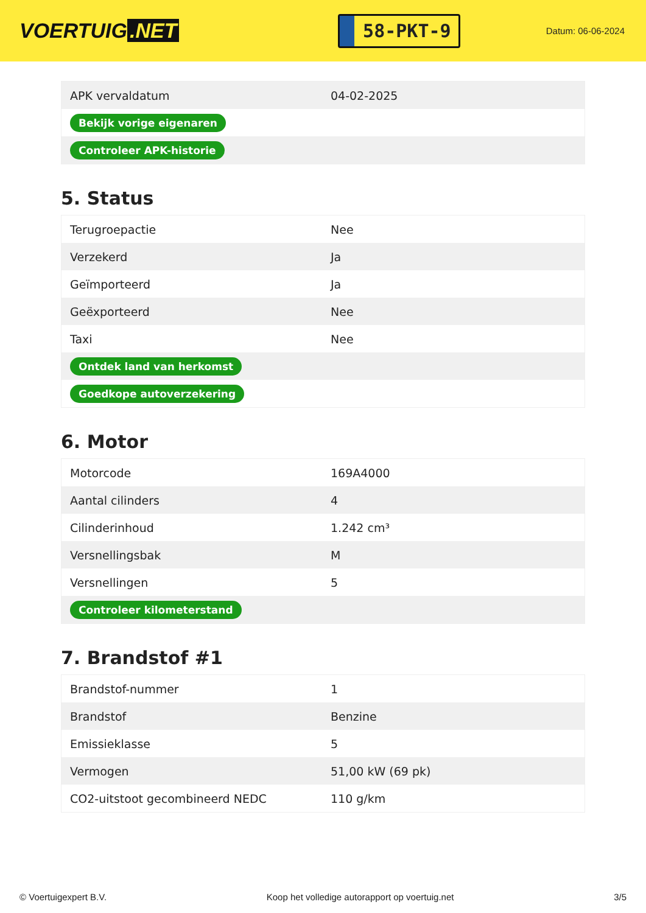VOERTUIG.NET
58-PKT-9
Datum: 06-06-2024
| APK vervaldatum | 04-02-2025 |
| Bekijk vorige eigenaren | |
| Controleer APK-historie | |
5. Status
| Terugroepactie | Nee |
| Verzekerd | Ja |
| Geïmporteerd | Ja |
| Geëxporteerd | Nee |
| Taxi | Nee |
| Ontdek land van herkomst | |
| Goedkope autoverzekering | |
6. Motor
| Motorcode | 169A4000 |
| Aantal cilinders | 4 |
| Cilinderinhoud | 1.242 cm³ |
| Versnellingsbak | M |
| Versnellingen | 5 |
| Controleer kilometerstand | |
7. Brandstof #1
| Brandstof-nummer | 1 |
| Brandstof | Benzine |
| Emissieklasse | 5 |
| Vermogen | 51,00 kW (69 pk) |
| CO2-uitstoot gecombineerd NEDC | 110 g/km |
© Voertuigexpert B.V. Koop het volledige autorapport op voertuig.net 3/5